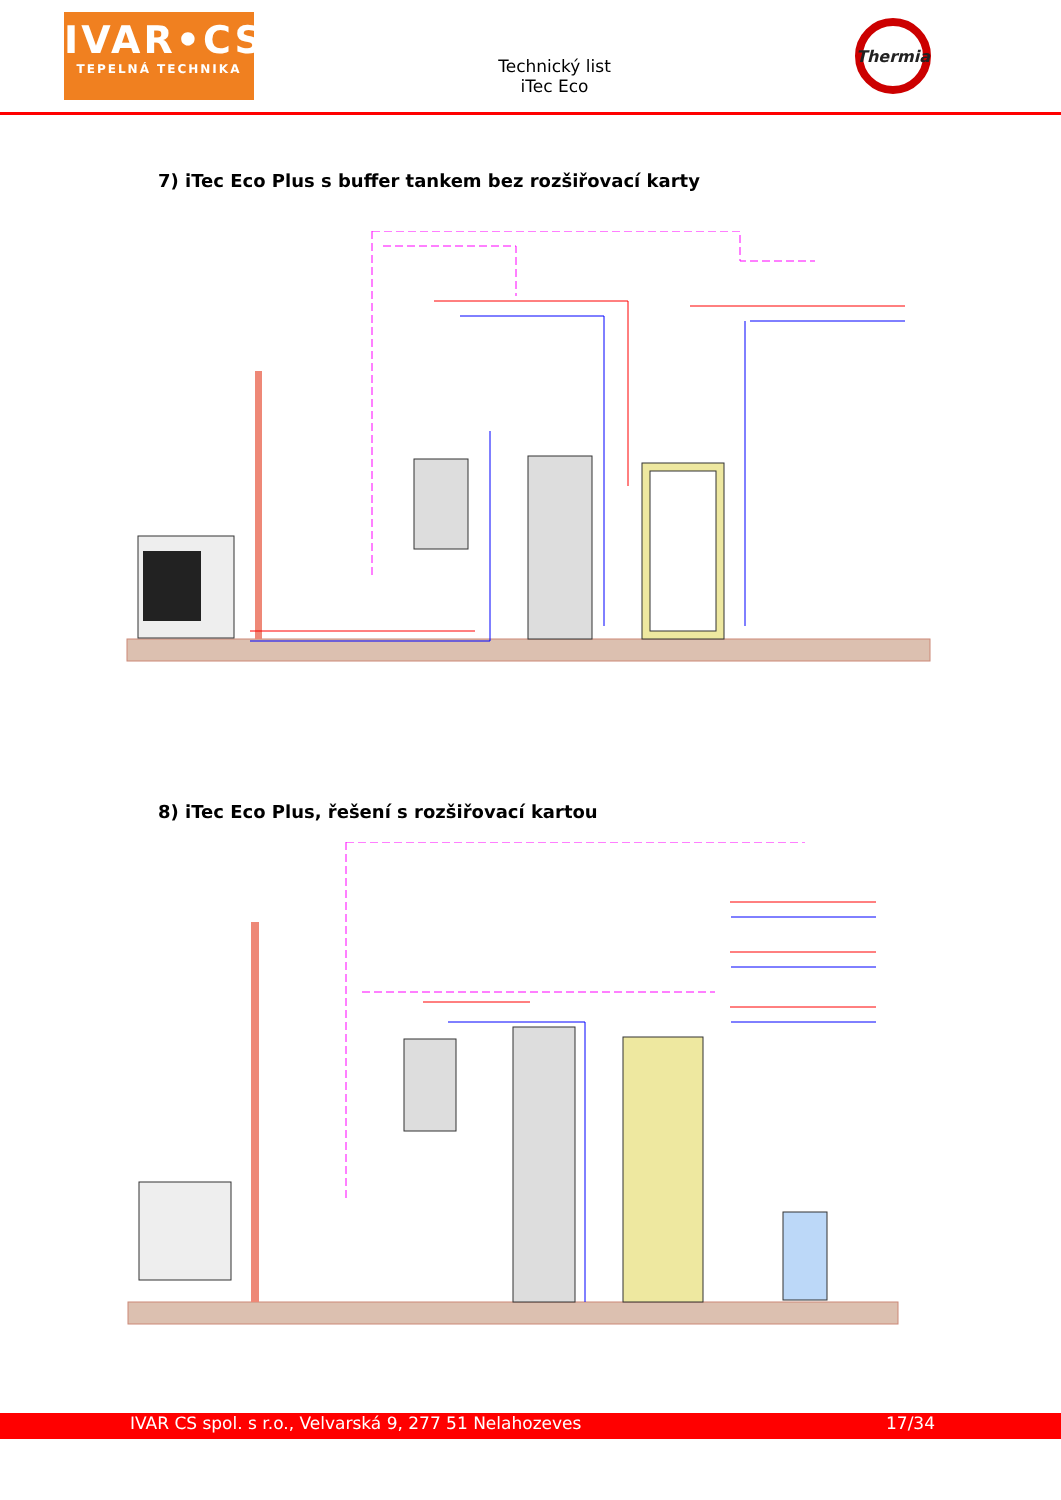IVAR•CS
TEPELNÁ TECHNIKA
Technický list
iTec Eco
Thermia
7) iTec Eco Plus s buffer tankem bez rozšiřovací karty
8) iTec Eco Plus, řešení s rozšiřovací kartou
IVAR CS spol. s r.o., Velvarská 9, 277 51 Nelahozeves 17/34